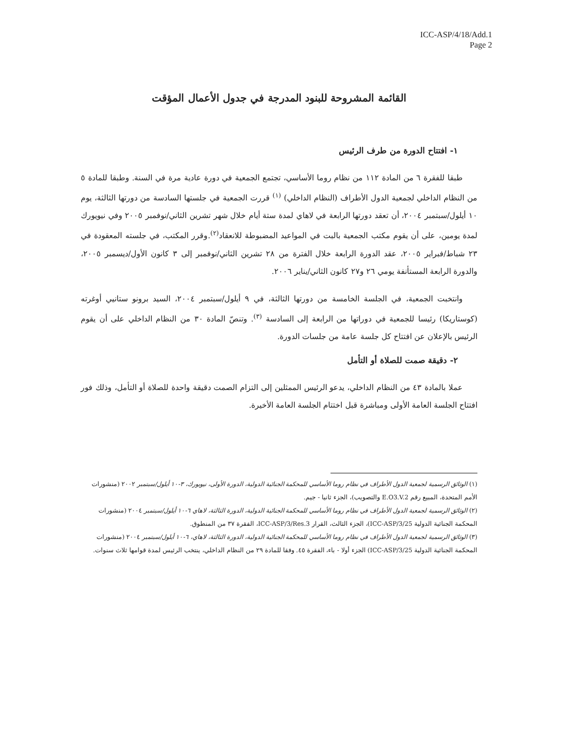ICC-ASP/4/18/Add.1
Page 2
القائمة المشروحة للبنود المدرجة في جدول الأعمال المؤقت
١- افتتاح الدورة من طرف الرئيس
طبقا للفقرة ٦ من المادة ١١٢ من نظام روما الأساسي، تجتمع الجمعية في دورة عادية مرة في السنة. وطبقا للمادة ٥ من النظام الداخلي لجمعية الدول الأطراف (النظام الداخلي) <sup>(١)</sup> قررت الجمعية في جلستها السادسة من دورتها الثالثة، يوم ١٠ أيلول/سبتمبر ٢٠٠٤، أن تعقد دورتها الرابعة في لاهاي لمدة ستة أيام خلال شهر تشرين الثاني/نوفمبر ٢٠٠٥ وفي نيويورك لمدة يومين، على أن يقوم مكتب الجمعية بالبت في المواعيد المضبوطة للانعقاد<sup>(٢)</sup>.وقرر المكتب، في جلسته المعقودة في ٢٣ شباط/فبراير ٢٠٠٥، عقد الدورة الرابعة خلال الفترة من ٢٨ تشرين الثاني/نوفمبر إلى ٣ كانون الأول/ديسمبر ٢٠٠٥، والدورة الرابعة المستأنفة يومي ٢٦ و٢٧ كانون الثاني/يناير ٢٠٠٦.
وانتخبت الجمعية، في الجلسة الخامسة من دورتها الثالثة، في ٩ أيلول/سبتمبر ٢٠٠٤، السيد برونو ستانيي أوغرته (كوستاريكا) رئيسا للجمعية في دوراتها من الرابعة إلى السادسة <sup>(٣)</sup>. وتنصّ المادة ٣٠ من النظام الداخلي على أن يقوم الرئيس بالإعلان عن افتتاح كل جلسة عامة من جلسات الدورة.
٢- دقيقة صمت للصلاة أو التأمل
عملا بالمادة ٤٣ من النظام الداخلي، يدعو الرئيس الممثلين إلى التزام الصمت دقيقة واحدة للصلاة أو التأمل، وذلك فور افتتاح الجلسة العامة الأولى ومباشرة قبل اختتام الجلسة العامة الأخيرة.
(١) الوثائق الرسمية لجمعية الدول الأطراف في نظام روما الأساسي للمحكمة الجنائية الدولية، الدورة الأولى، نيويورك، ٣-١٠ أيلول/سبتمبر ٢٠٠٢ (منشورات الأمم المتحدة، المبيع رقم E.O3.V.2 والتصويب)، الجزء ثانيا - جيم.
(٢) الوثائق الرسمية لجمعية الدول الأطراف في نظام روما الأساسي للمحكمة الجنائية الدولية، الدورة الثالثة، لاهاي ٦-١٠ أيلول/سبتمبر ٢٠٠٤ (منشورات المحكمة الجنائية الدولية ICC-ASP/3/25)، الجزء الثالث، القرار ICC-ASP/3/Res.3، الفقرة ٣٧ من المنطوق.
(٣) الوثائق الرسمية لجمعية الدول الأطراف في نظام روما الأساسي للمحكمة الجنائية الدولية، الدورة الثالثة، لاهاي، ٦-١٠ أيلول/سبتمبر ٢٠٠٤ (منشورات المحكمة الجنائية الدولية ICC-ASP/3/25) الجزء أولا - باء، الفقرة ٤٥. وفقا للمادة ٢٩ من النظام الداخلي، ينتخب الرئيس لمدة قوامها ثلاث سنوات.